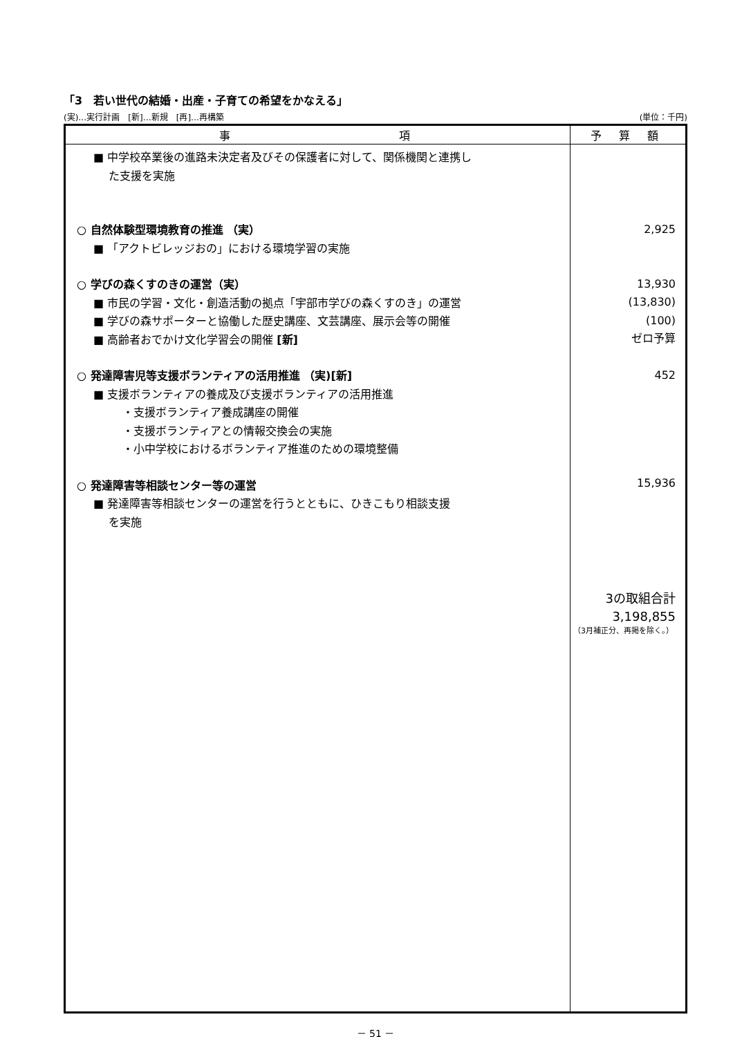「3　若い世代の結婚・出産・子育ての希望をかなえる」
(実)…実行計画　[新]…新規　[再]…再構築 (単位：千円)
| 事 項 | 予 算 額 |
| --- | --- |
| ■ 中学校卒業後の進路未決定者及びその保護者に対して、関係機関と連携し た支援を実施 ○ 自然体験型環境教育の推進 （実） ■ 「アクトビレッジおの」における環境学習の実施 ○ 学びの森くすのきの運営（実） ■ 市民の学習・文化・創造活動の拠点「宇部市学びの森くすのき」の運営 ■ 学びの森サポーターと協働した歴史講座、文芸講座、展示会等の開催 ■ 高齢者おでかけ文化学習会の開催 [新] ○ 発達障害児等支援ボランティアの活用推進 （実)[新] ■ 支援ボランティアの養成及び支援ボランティアの活用推進 ・支援ボランティア養成講座の開催 ・支援ボランティアとの情報交換会の実施 ・小中学校におけるボランティア推進のための環境整備 ○ 発達障害等相談センター等の運営 ■ 発達障害等相談センターの運営を行うとともに、ひきこもり相談支援 を実施 | 2,925 13,930 (13,830) (100) ゼロ予算 452 15,936 3の取組合計 3,198,855 （3月補正分、再掲を除く。） |
－ 51 －